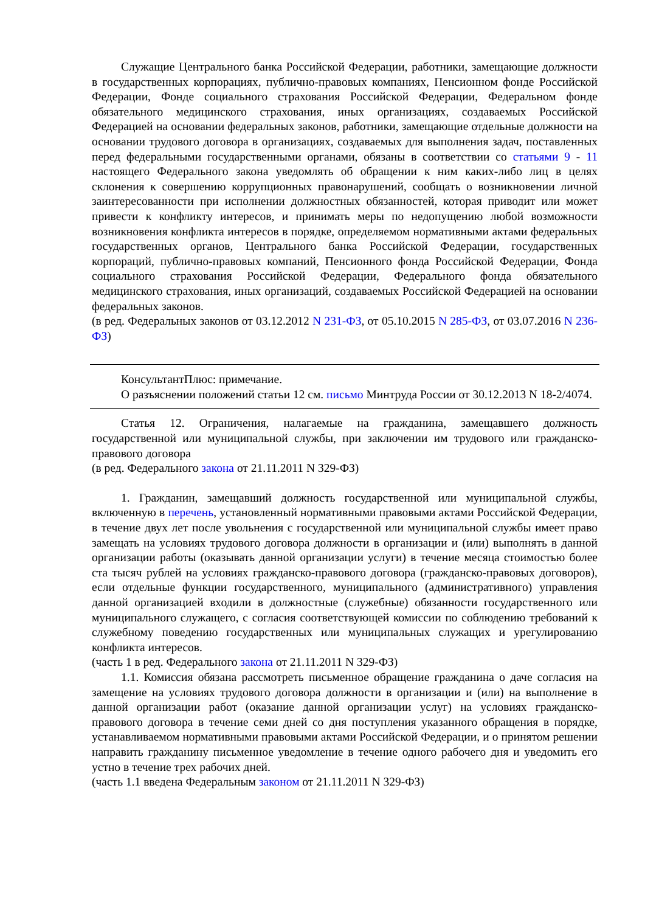Служащие Центрального банка Российской Федерации, работники, замещающие должности в государственных корпорациях, публично-правовых компаниях, Пенсионном фонде Российской Федерации, Фонде социального страхования Российской Федерации, Федеральном фонде обязательного медицинского страхования, иных организациях, создаваемых Российской Федерацией на основании федеральных законов, работники, замещающие отдельные должности на основании трудового договора в организациях, создаваемых для выполнения задач, поставленных перед федеральными государственными органами, обязаны в соответствии со статьями 9 - 11 настоящего Федерального закона уведомлять об обращении к ним каких-либо лиц в целях склонения к совершению коррупционных правонарушений, сообщать о возникновении личной заинтересованности при исполнении должностных обязанностей, которая приводит или может привести к конфликту интересов, и принимать меры по недопущению любой возможности возникновения конфликта интересов в порядке, определяемом нормативными актами федеральных государственных органов, Центрального банка Российской Федерации, государственных корпораций, публично-правовых компаний, Пенсионного фонда Российской Федерации, Фонда социального страхования Российской Федерации, Федерального фонда обязательного медицинского страхования, иных организаций, создаваемых Российской Федерацией на основании федеральных законов.
(в ред. Федеральных законов от 03.12.2012 N 231-ФЗ, от 05.10.2015 N 285-ФЗ, от 03.07.2016 N 236-ФЗ)
КонсультантПлюс: примечание.
О разъяснении положений статьи 12 см. письмо Минтруда России от 30.12.2013 N 18-2/4074.
Статья 12. Ограничения, налагаемые на гражданина, замещавшего должность государственной или муниципальной службы, при заключении им трудового или гражданско-правового договора
(в ред. Федерального закона от 21.11.2011 N 329-ФЗ)
1. Гражданин, замещавший должность государственной или муниципальной службы, включенную в перечень, установленный нормативными правовыми актами Российской Федерации, в течение двух лет после увольнения с государственной или муниципальной службы имеет право замещать на условиях трудового договора должности в организации и (или) выполнять в данной организации работы (оказывать данной организации услуги) в течение месяца стоимостью более ста тысяч рублей на условиях гражданско-правового договора (гражданско-правовых договоров), если отдельные функции государственного, муниципального (административного) управления данной организацией входили в должностные (служебные) обязанности государственного или муниципального служащего, с согласия соответствующей комиссии по соблюдению требований к служебному поведению государственных или муниципальных служащих и урегулированию конфликта интересов.
(часть 1 в ред. Федерального закона от 21.11.2011 N 329-ФЗ)
1.1. Комиссия обязана рассмотреть письменное обращение гражданина о даче согласия на замещение на условиях трудового договора должности в организации и (или) на выполнение в данной организации работ (оказание данной организации услуг) на условиях гражданско-правового договора в течение семи дней со дня поступления указанного обращения в порядке, устанавливаемом нормативными правовыми актами Российской Федерации, и о принятом решении направить гражданину письменное уведомление в течение одного рабочего дня и уведомить его устно в течение трех рабочих дней.
(часть 1.1 введена Федеральным законом от 21.11.2011 N 329-ФЗ)